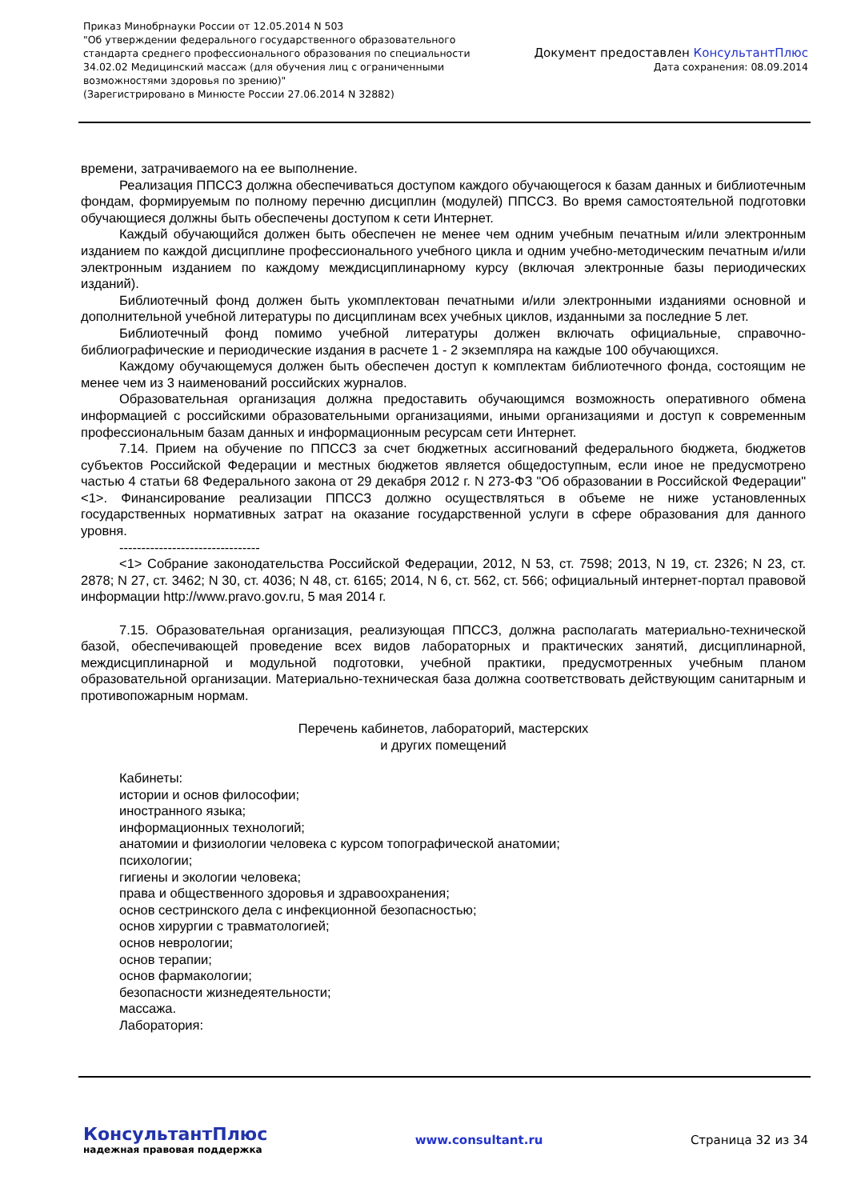Приказ Минобрнауки России от 12.05.2014 N 503
"Об утверждении федерального государственного образовательного
стандарта среднего профессионального образования по специальности
34.02.02 Медицинский массаж (для обучения лиц с ограниченными
возможностями здоровья по зрению)"
(Зарегистрировано в Минюсте России 27.06.2014 N 32882)
Документ предоставлен КонсультантПлюс
Дата сохранения: 08.09.2014
времени, затрачиваемого на ее выполнение.
Реализация ППССЗ должна обеспечиваться доступом каждого обучающегося к базам данных и библиотечным фондам, формируемым по полному перечню дисциплин (модулей) ППССЗ. Во время самостоятельной подготовки обучающиеся должны быть обеспечены доступом к сети Интернет.
Каждый обучающийся должен быть обеспечен не менее чем одним учебным печатным и/или электронным изданием по каждой дисциплине профессионального учебного цикла и одним учебно-методическим печатным и/или электронным изданием по каждому междисциплинарному курсу (включая электронные базы периодических изданий).
Библиотечный фонд должен быть укомплектован печатными и/или электронными изданиями основной и дополнительной учебной литературы по дисциплинам всех учебных циклов, изданными за последние 5 лет.
Библиотечный фонд помимо учебной литературы должен включать официальные, справочно-библиографические и периодические издания в расчете 1 - 2 экземпляра на каждые 100 обучающихся.
Каждому обучающемуся должен быть обеспечен доступ к комплектам библиотечного фонда, состоящим не менее чем из 3 наименований российских журналов.
Образовательная организация должна предоставить обучающимся возможность оперативного обмена информацией с российскими образовательными организациями, иными организациями и доступ к современным профессиональным базам данных и информационным ресурсам сети Интернет.
7.14. Прием на обучение по ППССЗ за счет бюджетных ассигнований федерального бюджета, бюджетов субъектов Российской Федерации и местных бюджетов является общедоступным, если иное не предусмотрено частью 4 статьи 68 Федерального закона от 29 декабря 2012 г. N 273-ФЗ "Об образовании в Российской Федерации" <1>. Финансирование реализации ППССЗ должно осуществляться в объеме не ниже установленных государственных нормативных затрат на оказание государственной услуги в сфере образования для данного уровня.
--------------------------------
<1> Собрание законодательства Российской Федерации, 2012, N 53, ст. 7598; 2013, N 19, ст. 2326; N 23, ст. 2878; N 27, ст. 3462; N 30, ст. 4036; N 48, ст. 6165; 2014, N 6, ст. 562, ст. 566; официальный интернет-портал правовой информации http://www.pravo.gov.ru, 5 мая 2014 г.
7.15. Образовательная организация, реализующая ППССЗ, должна располагать материально-технической базой, обеспечивающей проведение всех видов лабораторных и практических занятий, дисциплинарной, междисциплинарной и модульной подготовки, учебной практики, предусмотренных учебным планом образовательной организации. Материально-техническая база должна соответствовать действующим санитарным и противопожарным нормам.
Перечень кабинетов, лабораторий, мастерских
и других помещений
Кабинеты:
истории и основ философии;
иностранного языка;
информационных технологий;
анатомии и физиологии человека с курсом топографической анатомии;
психологии;
гигиены и экологии человека;
права и общественного здоровья и здравоохранения;
основ сестринского дела с инфекционной безопасностью;
основ хирургии с травматологией;
основ неврологии;
основ терапии;
основ фармакологии;
безопасности жизнедеятельности;
массажа.
Лаборатория:
КонсультантПлюс
надежная правовая поддержка
www.consultant.ru Страница 32 из 34